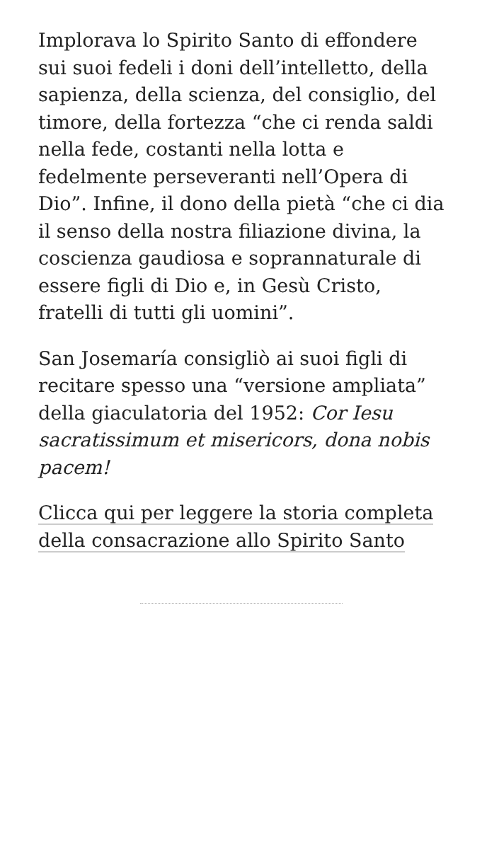Implorava lo Spirito Santo di effondere sui suoi fedeli i doni dell’intelletto, della sapienza, della scienza, del consiglio, del timore, della fortezza “che ci renda saldi nella fede, costanti nella lotta e fedelmente perseveranti nell’Opera di Dio”. Infine, il dono della pietà “che ci dia il senso della nostra filiazione divina, la coscienza gaudiosa e soprannaturale di essere figli di Dio e, in Gesù Cristo, fratelli di tutti gli uomini”.
San Josemaría consigliò ai suoi figli di recitare spesso una “versione ampliata” della giaculatoria del 1952: Cor Iesu sacratissimum et misericors, dona nobis pacem!
Clicca qui per leggere la storia completa della consacrazione allo Spirito Santo